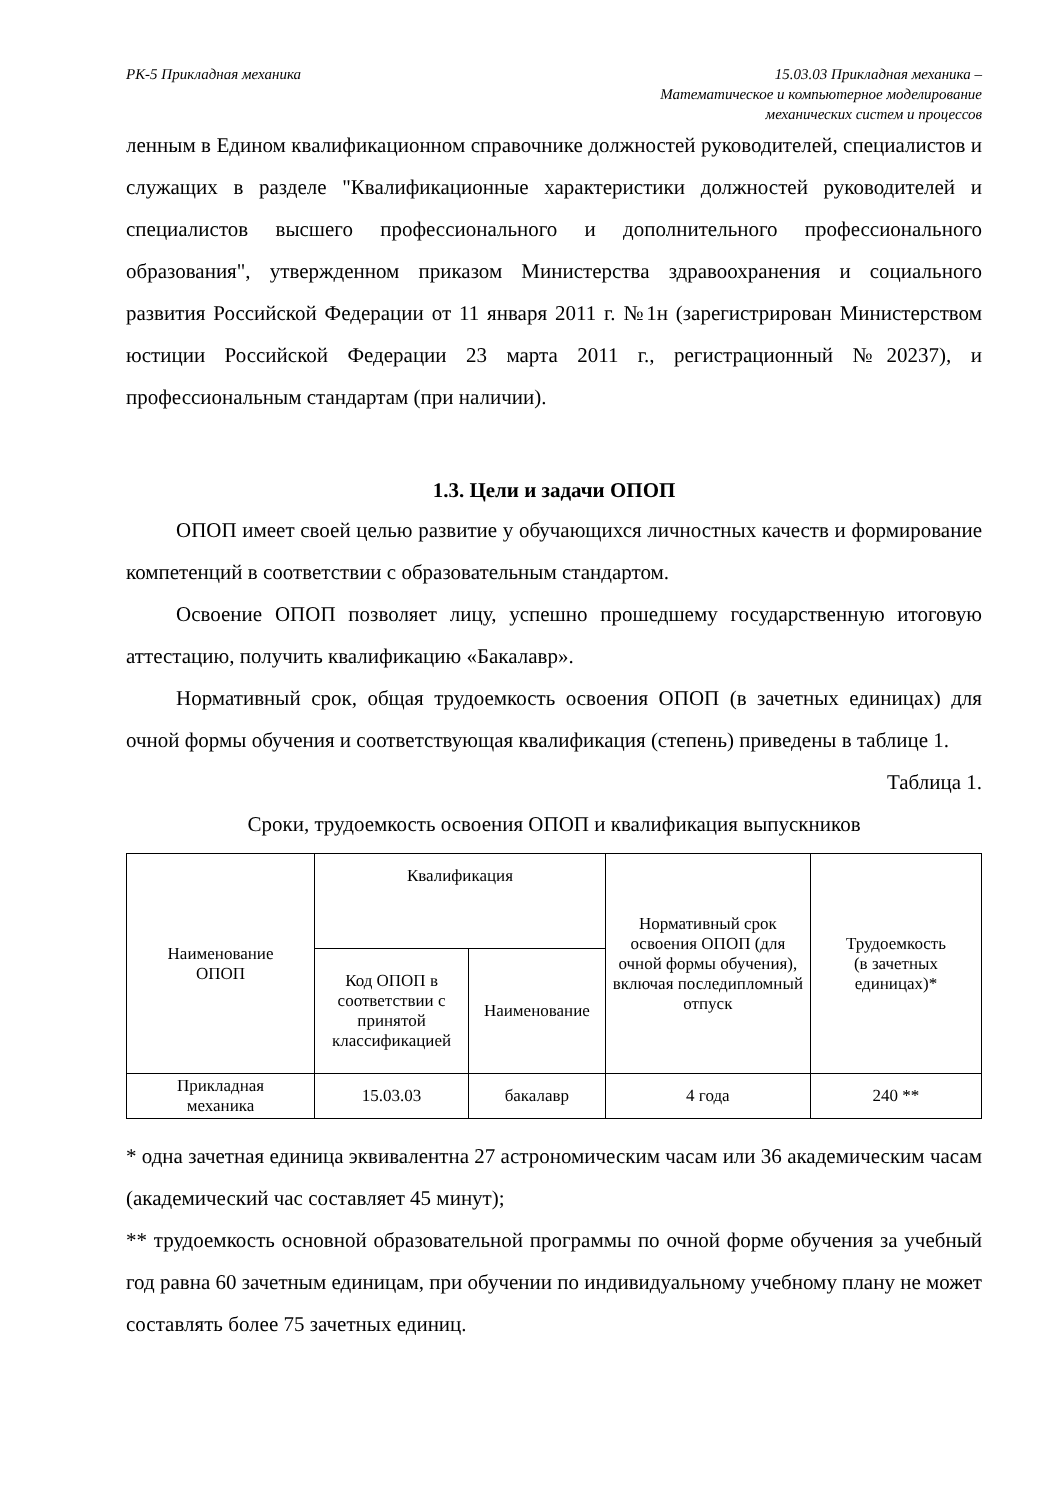РК-5 Прикладная механика 15.03.03 Прикладная механика –
Математическое и компьютерное моделирование
механических систем и процессов
ленным в Едином квалификационном справочнике должностей руководителей, специалистов и служащих в разделе "Квалификационные характеристики должностей руководителей и специалистов высшего профессионального и дополнительного профессионального образования", утвержденном приказом Министерства здравоохранения и социального развития Российской Федерации от 11 января 2011 г. №1н (зарегистрирован Министерством юстиции Российской Федерации 23 марта 2011 г., регистрационный №20237), и профессиональным стандартам (при наличии).
1.3. Цели и задачи ОПОП
ОПОП имеет своей целью развитие у обучающихся личностных качеств и формирование компетенций в соответствии с образовательным стандартом.
Освоение ОПОП позволяет лицу, успешно прошедшему государственную итоговую аттестацию, получить квалификацию «Бакалавр».
Нормативный срок, общая трудоемкость освоения ОПОП (в зачетных единицах) для очной формы обучения и соответствующая квалификация (степень) приведены в таблице 1.
Таблица 1.
Сроки, трудоемкость освоения ОПОП и квалификация выпускников
| Наименование ОПОП | Квалификация | | Нормативный срок освоения ОПОП (для очной формы обучения), включая последипломный отпуск | Трудоемкость (в зачетных единицах)* |
| | Код ОПОП в соответствии с принятой классификацией | Наименование | | |
| Прикладная механика | 15.03.03 | бакалавр | 4 года | 240 ** |
* одна зачетная единица эквивалентна 27 астрономическим часам или 36 академическим часам (академический час составляет 45 минут);
** трудоемкость основной образовательной программы по очной форме обучения за учебный год равна 60 зачетным единицам, при обучении по индивидуальному учебному плану не может составлять более 75 зачетных единиц.